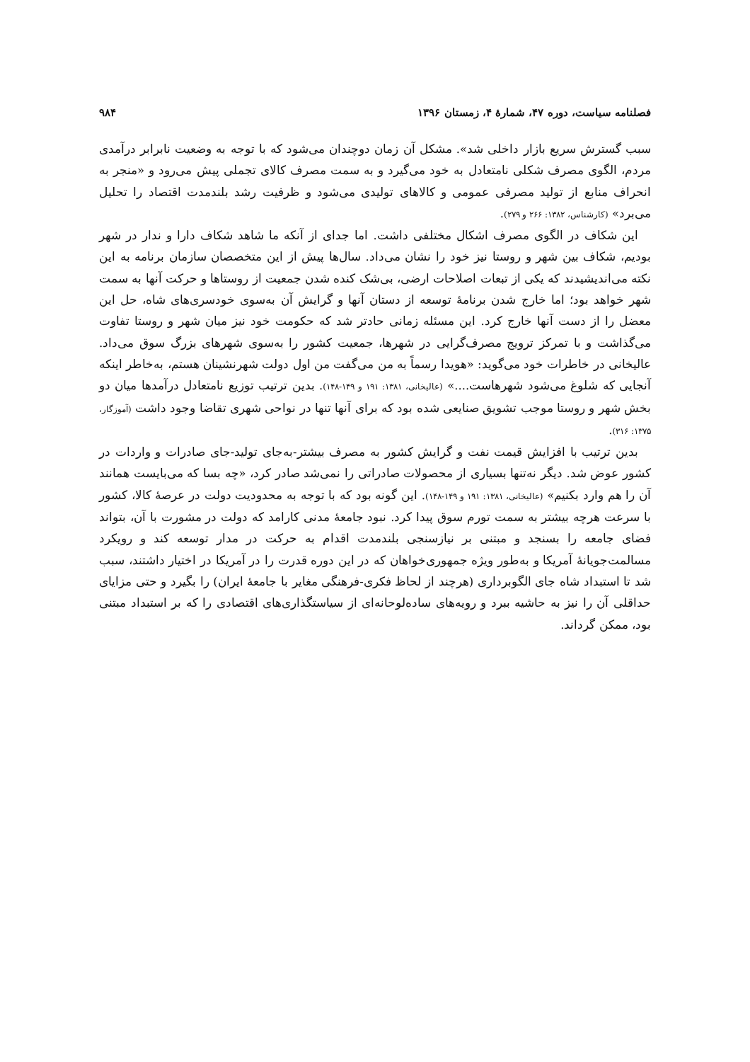فصلنامه سیاست، دوره ۴۷، شمارهٔ ۴، زمستان ۱۳۹۶
۹۸۴
سبب گسترش سریع بازار داخلی شد». مشکل آن زمان دوچندان می‌شود که با توجه به وضعیت نابرابر درآمدی مردم، الگوی مصرف شکلی نامتعادل به خود می‌گیرد و به سمت مصرف کالای تجملی پیش می‌رود و «منجر به انحراف منابع از تولید مصرفی عمومی و کالاهای تولیدی می‌شود و ظرفیت رشد بلندمدت اقتصاد را تحلیل می‌برد» (کارشناس، ۱۳۸۲: ۲۶۶ و ۲۷۹).
این شکاف در الگوی مصرف اشکال مختلفی داشت. اما جدای از آنکه ما شاهد شکاف دارا و ندار در شهر بودیم، شکاف بین شهر و روستا نیز خود را نشان می‌داد. سال‌ها پیش از این متخصصان سازمان برنامه به این نکته می‌اندیشیدند که یکی از تبعات اصلاحات ارضی، بی‌شک کنده شدن جمعیت از روستاها و حرکت آنها به سمت شهر خواهد بود؛ اما خارج شدن برنامهٔ توسعه از دستان آنها و گرایش آن به‌سوی خودسری‌های شاه، حل این معضل را از دست آنها خارج کرد. این مسئله زمانی حادتر شد که حکومت خود نیز میان شهر و روستا تفاوت می‌گذاشت و با تمرکز ترویج مصرف‌گرایی در شهرها، جمعیت کشور را به‌سوی شهرهای بزرگ سوق می‌داد. عالیخانی در خاطرات خود می‌گوید: «هویدا رسماً به من می‌گفت من اول دولت شهرنشینان هستم، به‌خاطر اینکه آنجایی که شلوغ می‌شود شهرهاست....» (عالیخانی، ۱۳۸۱: ۱۹۱ و ۱۴۹-۱۴۸). بدین ترتیب توزیع نامتعادل درآمدها میان دو بخش شهر و روستا موجب تشویق صنایعی شده بود که برای آنها تنها در نواحی شهری تقاضا وجود داشت (آموزگار، ۱۳۷۵: ۳۱۶).
بدین ترتیب با افزایش قیمت نفت و گرایش کشور به مصرف بیشتر-به‌جای تولید-جای صادرات و واردات در کشور عوض شد. دیگر نه‌تنها بسیاری از محصولات صادراتی را نمی‌شد صادر کرد، «چه بسا که می‌بایست همانند آن را هم وارد بکنیم» (عالیخانی، ۱۳۸۱: ۱۹۱ و ۱۴۹-۱۴۸). این گونه بود که با توجه به محدودیت دولت در عرصهٔ کالا، کشور با سرعت هرچه بیشتر به سمت تورم سوق پیدا کرد. نبود جامعهٔ مدنی کارامد که دولت در مشورت با آن، بتواند فضای جامعه را بسنجد و مبتنی بر نیازسنجی بلندمدت اقدام به حرکت در مدار توسعه کند و رویکرد مسالمت‌جویانهٔ آمریکا و به‌طور ویژه جمهوری‌خواهان که در این دوره قدرت را در آمریکا در اختیار داشتند، سبب شد تا استبداد شاه جای الگوبرداری (هرچند از لحاظ فکری-فرهنگی مغایر با جامعهٔ ایران) را بگیرد و حتی مزایای حداقلی آن را نیز به حاشیه ببرد و رویه‌های ساده‌لوحانه‌ای از سیاستگذاری‌های اقتصادی را که بر استبداد مبتنی بود، ممکن گرداند.